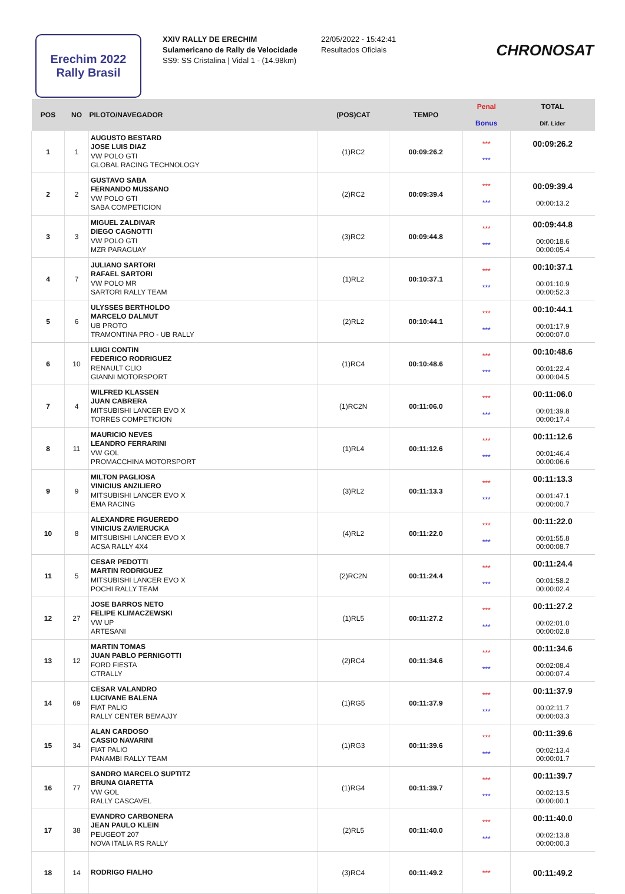Erechim 2022
Rally Brasil
XXIV RALLY DE ERECHIM
Sulamericano de Rally de Velocidade
SS9: SS Cristalina | Vidal 1 - (14.98km)
22/05/2022 - 15:42:41
Resultados Oficiais
CHRONOSAT
| POS | NO | PILOTO/NAVEGADOR | (POS)CAT | TEMPO | Penal Bonus | TOTAL Dif. Lider |
| --- | --- | --- | --- | --- | --- | --- |
| 1 | 1 | AUGUSTO BESTARD JOSE LUIS DIAZ VW POLO GTI GLOBAL RACING TECHNOLOGY | (1)RC2 | 00:09:26.2 | *** *** | 00:09:26.2 |
| 2 | 2 | GUSTAVO SABA FERNANDO MUSSANO VW POLO GTI SABA COMPETICION | (2)RC2 | 00:09:39.4 | *** *** | 00:09:39.4 00:00:13.2 |
| 3 | 3 | MIGUEL ZALDIVAR DIEGO CAGNOTTI VW POLO GTI MZR PARAGUAY | (3)RC2 | 00:09:44.8 | *** *** | 00:09:44.8 00:00:18.6 00:00:05.4 |
| 4 | 7 | JULIANO SARTORI RAFAEL SARTORI VW POLO MR SARTORI RALLY TEAM | (1)RL2 | 00:10:37.1 | *** *** | 00:10:37.1 00:01:10.9 00:00:52.3 |
| 5 | 6 | ULYSSES BERTHOLDO MARCELO DALMUT UB PROTO TRAMONTINA PRO - UB RALLY | (2)RL2 | 00:10:44.1 | *** *** | 00:10:44.1 00:01:17.9 00:00:07.0 |
| 6 | 10 | LUIGI CONTIN FEDERICO RODRIGUEZ RENAULT CLIO GIANNI MOTORSPORT | (1)RC4 | 00:10:48.6 | *** *** | 00:10:48.6 00:01:22.4 00:00:04.5 |
| 7 | 4 | WILFRED KLASSEN JUAN CABRERA MITSUBISHI LANCER EVO X TORRES COMPETICION | (1)RC2N | 00:11:06.0 | *** *** | 00:11:06.0 00:01:39.8 00:00:17.4 |
| 8 | 11 | MAURICIO NEVES LEANDRO FERRARINI VW GOL PROMACCHINA MOTORSPORT | (1)RL4 | 00:11:12.6 | *** *** | 00:11:12.6 00:01:46.4 00:00:06.6 |
| 9 | 9 | MILTON PAGLIOSA VINICIUS ANZILIERO MITSUBISHI LANCER EVO X EMA RACING | (3)RL2 | 00:11:13.3 | *** *** | 00:11:13.3 00:01:47.1 00:00:00.7 |
| 10 | 8 | ALEXANDRE FIGUEREDO VINICIUS ZAVIERUCKA MITSUBISHI LANCER EVO X ACSA RALLY 4X4 | (4)RL2 | 00:11:22.0 | *** *** | 00:11:22.0 00:01:55.8 00:00:08.7 |
| 11 | 5 | CESAR PEDOTTI MARTIN RODRIGUEZ MITSUBISHI LANCER EVO X POCHI RALLY TEAM | (2)RC2N | 00:11:24.4 | *** *** | 00:11:24.4 00:01:58.2 00:00:02.4 |
| 12 | 27 | JOSE BARROS NETO FELIPE KLIMACZEWSKI VW UP ARTESANI | (1)RL5 | 00:11:27.2 | *** *** | 00:11:27.2 00:02:01.0 00:00:02.8 |
| 13 | 12 | MARTIN TOMAS JUAN PABLO PERNIGOTTI FORD FIESTA GTRALLY | (2)RC4 | 00:11:34.6 | *** *** | 00:11:34.6 00:02:08.4 00:00:07.4 |
| 14 | 69 | CESAR VALANDRO LUCIVANE BALENA FIAT PALIO RALLY CENTER BEMAJJY | (1)RG5 | 00:11:37.9 | *** *** | 00:11:37.9 00:02:11.7 00:00:03.3 |
| 15 | 34 | ALAN CARDOSO CASSIO NAVARINI FIAT PALIO PANAMBI RALLY TEAM | (1)RG3 | 00:11:39.6 | *** *** | 00:11:39.6 00:02:13.4 00:00:01.7 |
| 16 | 77 | SANDRO MARCELO SUPTITZ BRUNA GIARETTA VW GOL RALLY CASCAVEL | (1)RG4 | 00:11:39.7 | *** *** | 00:11:39.7 00:02:13.5 00:00:00.1 |
| 17 | 38 | EVANDRO CARBONERA JEAN PAULO KLEIN PEUGEOT 207 NOVA ITALIA RS RALLY | (2)RL5 | 00:11:40.0 | *** *** | 00:11:40.0 00:02:13.8 00:00:00.3 |
| 18 | 14 | RODRIGO FIALHO | (3)RC4 | 00:11:49.2 | *** | 00:11:49.2 |